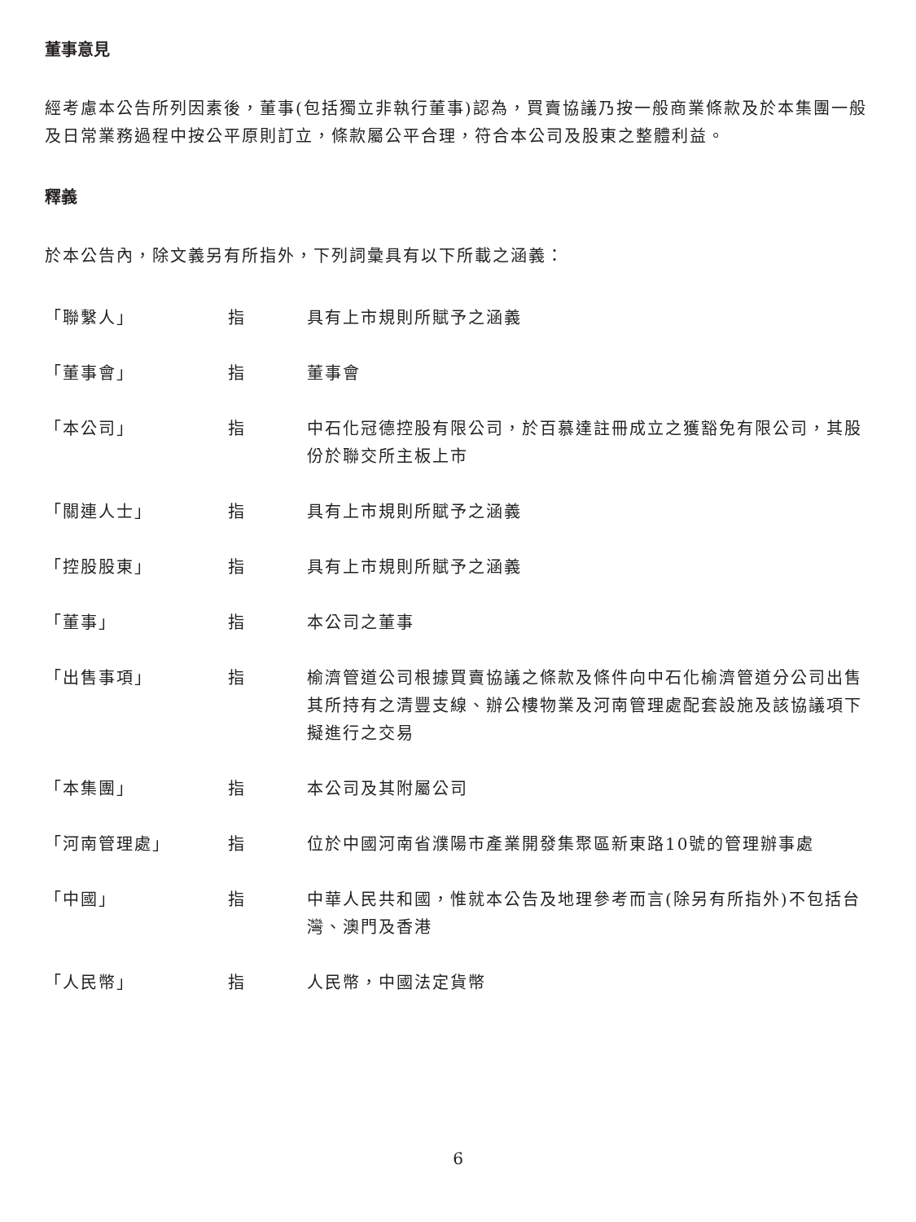董事意見
經考慮本公告所列因素後，董事(包括獨立非執行董事)認為，買賣協議乃按一般商業條款及於本集團一般及日常業務過程中按公平原則訂立，條款屬公平合理，符合本公司及股東之整體利益。
釋義
於本公告內，除文義另有所指外，下列詞彙具有以下所載之涵義：
「聯繫人」 指 具有上市規則所賦予之涵義
「董事會」 指 董事會
「本公司」 指 中石化冠德控股有限公司，於百慕達註冊成立之獲豁免有限公司，其股份於聯交所主板上市
「關連人士」 指 具有上市規則所賦予之涵義
「控股股東」 指 具有上市規則所賦予之涵義
「董事」 指 本公司之董事
「出售事項」 指 榆濟管道公司根據買賣協議之條款及條件向中石化榆濟管道分公司出售其所持有之清豐支線、辦公樓物業及河南管理處配套設施及該協議項下擬進行之交易
「本集團」 指 本公司及其附屬公司
「河南管理處」 指 位於中國河南省濮陽市產業開發集聚區新東路10號的管理辦事處
「中國」 指 中華人民共和國，惟就本公告及地理參考而言(除另有所指外)不包括台灣、澳門及香港
「人民幣」 指 人民幣，中國法定貨幣
6